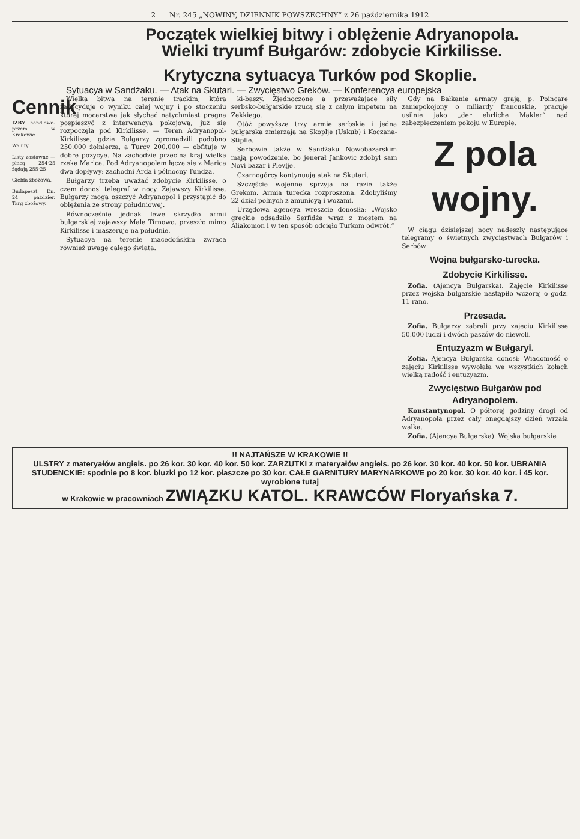2 Nr. 245 „NOWINY, DZIENNIK POWSZECHNY“ z 26 października 1912
Początek wielkiej bitwy i oblężenie Adryanopola.
Wielki tryumf Bułgarów: zdobycie Kirkilisse.
Krytyczna sytuacya Turków pod Skoplie.
Sytuacya w Sandżaku. — Atak na Skutari. — Zwycięstwo Greków. — Konferencya europejska
Cennik
IZBY handlowo-przem. w Krakowie
Waluty
Listy zastawne — płacą 254·25 żądają 255·25
Giełda zbożowa.
Budapeszt. Dn. 24. paździer. Targ zbożowy.
Wielka bitwa na terenie trackim, która zadecyduje o wyniku całej wojny i po stoczeniu której mocarstwa jak słychać natychmiast pragną pospieszyć z interwencyą pokojową, już się rozpoczęła pod Kirkilisse. — Teren Adryanopol-Kirkilisse, gdzie Bułgarzy zgromadzili podobno 250.000 żołnierza, a Turcy 200.000 — obfituje w dobre pozycye. Na zachodzie przecina kraj wielka rzeka Marica. Pod Adryanopolem łączą się z Maricą dwa dopływy: zachodni Arda i północny Tundża.
Bułgarzy trzeba uważać zdobycie Kirkilisse, o czem donosi telegraf w nocy. Zajawszy Kirkilisse, Bułgarzy mogą oszczyć Adryanopol i przystąpić do oblężenia ze strony południowej.
Równocześnie jednak lewe skrzydło armii bułgarskiej zajawszy Male Tirnowo, przeszło mimo Kirkilisse i maszeruje na południe.
Sytuacya na terenie macedońskim zwraca również uwagę całego świata.
ki-baszy. Zjednoczone a przeważające siły serbsko-bułgarskie rzucą się z całym impetem na Zekkiego.
Otóż powyższe trzy armie serbskie i jedna bułgarska zmierzają na Skoplje (Uskub) i Koczana-Stiplie.
Serbowie także w Sandżaku Nowobazarskim mają powodzenie, bo jenerał Jankovic zdobył sam Novi bazar i Plevlje.
Czarnogórcy kontynuują atak na Skutari.
Szczęście wojenne sprzyja na razie także Grekom. Armia turecka rozproszona. Zdobyliśmy 22 dział polnych z amunicyą i wozami.
Urzędowa agencya wreszcie donosiła: „Wojsko greckie odsadziło Serfidże wraz z mostem na Aliakomon i w ten sposób odcięło Turkom odwrót.“
Gdy na Bałkanie armaty grają, p. Poincare zaniepokojony o miliardy francuskie, pracuje usilnie jako „der ehrliche Makler“ nad zabezpieczeniem pokoju w Europie.
Z pola wojny.
W ciągu dzisiejszej nocy nadeszły następujące telegramy o świetnych zwycięstwach Bułgarów i Serbów:
Wojna bułgarsko-turecka.
Zdobycie Kirkilisse.
Zofia. (Ajencya Bułgarska). Zajęcie Kirkilisse przez wojska bułgarskie nastąpiło wczoraj o godz. 11 rano.
Przesada.
Zofia. Bułgarzy zabrali przy zajęciu Kirkilisse 50.000 ludzi i dwóch paszów do niewoli.
Entuzyazm w Bułgaryi.
Zofia. Ajencya Bułgarska donosi: Wiadomość o zajęciu Kirkilisse wywołała we wszystkich kołach wielką radość i entuzyazm.
Zwycięstwo Bułgarów pod Adryanopolem.
Konstantynopol. O półtorej godziny drogi od Adryanopola przez cały onegdajszy dzień wrzała walka.
Zofia. (Ajencya Bułgarska). Wojska bułgarskie
!! NAJTAŃSZE W KRAKOWIE !!
ULSTRY z materyałów angiels. po 26 kor. 30 kor. 40 kor. 50 kor. ZARZUTKI z materyałów angiels. po 26 kor. 30 kor. 40 kor. 50 kor. UBRANIA STUDENCKIE: spodnie po 8 kor. bluzki po 12 kor. płaszcze po 30 kor. CAŁE GARNITURY MARYNARKOWE po 20 kor. 30 kor. 40 kor. i 45 kor. wyrobione tutaj
w Krakowie w pracowniach ZWIĄZKU KATOL. KRAWCÓW Floryańska 7.